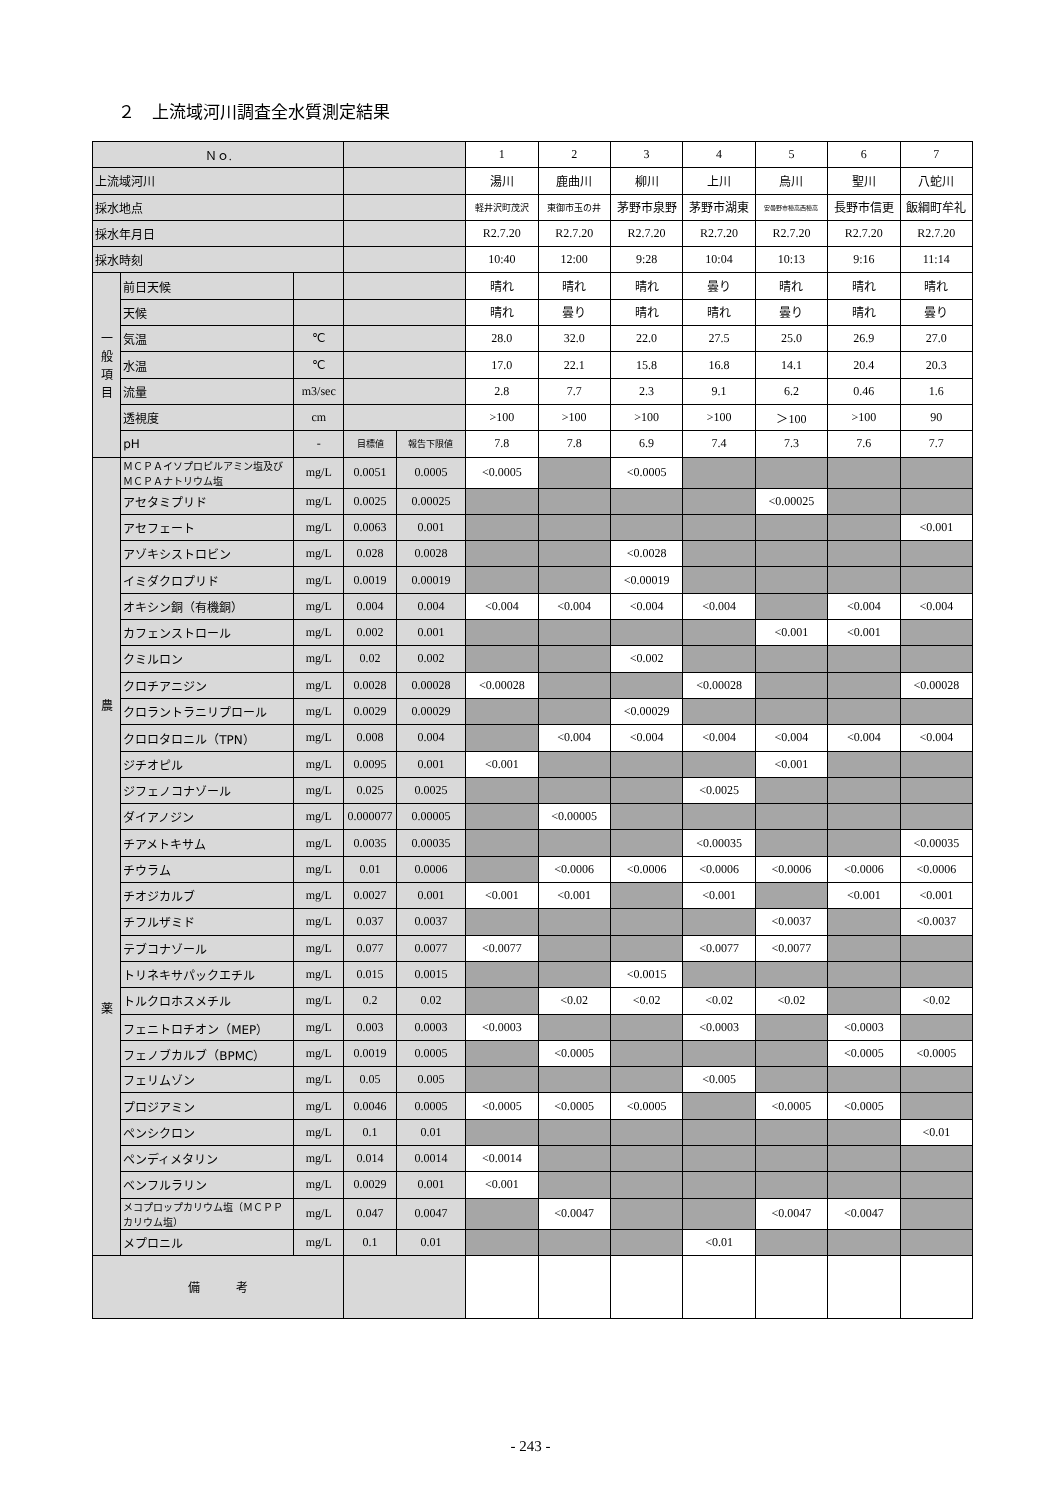２　上流域河川調査全水質測定結果
| Ｎｏ. | | | | | 1 | 2 | 3 | 4 | 5 | 6 | 7 |
| 上流域河川 | | | | | 湯川 | 鹿曲川 | 柳川 | 上川 | 烏川 | 聖川 | 八蛇川 |
| 採水地点 | | | | | 軽井沢町茂沢 | 東御市玉の井 | 茅野市泉野 | 茅野市湖東 | 安曇野市穂高西穂高 | 長野市信更 | 飯綱町牟礼 |
| 採水年月日 | | | | | R2.7.20 | R2.7.20 | R2.7.20 | R2.7.20 | R2.7.20 | R2.7.20 | R2.7.20 |
| 採水時刻 | | | | | 10:40 | 12:00 | 9:28 | 10:04 | 10:13 | 9:16 | 11:14 |
| 一 般 項 目 | 前日天候 | | | | 晴れ | 晴れ | 晴れ | 曇り | 晴れ | 晴れ | 晴れ |
| | 天候 | | | | 晴れ | 曇り | 晴れ | 晴れ | 曇り | 晴れ | 曇り |
| | 気温 | ℃ | | | 28.0 | 32.0 | 22.0 | 27.5 | 25.0 | 26.9 | 27.0 |
| | 水温 | ℃ | | | 17.0 | 22.1 | 15.8 | 16.8 | 14.1 | 20.4 | 20.3 |
| | 流量 | m3/sec | | | 2.8 | 7.7 | 2.3 | 9.1 | 6.2 | 0.46 | 1.6 |
| | 透視度 | cm | | | >100 | >100 | >100 | >100 | ＞100 | >100 | 90 |
| | pH | - | 目標値 | 報告下限値 | 7.8 | 7.8 | 6.9 | 7.4 | 7.3 | 7.6 | 7.7 |
| 農 薬 | ＭＣＰＡイソプロピルアミン塩及びＭＣＰＡナトリウム塩 | mg/L | 0.0051 | 0.0005 | <0.0005 | | <0.0005 | | | | |
| | アセタミプリド | mg/L | 0.0025 | 0.00025 | | | | | <0.00025 | | |
| | アセフェート | mg/L | 0.0063 | 0.001 | | | | | | | <0.001 |
| | アゾキシストロビン | mg/L | 0.028 | 0.0028 | | | <0.0028 | | | | |
| | イミダクロプリド | mg/L | 0.0019 | 0.00019 | | | <0.00019 | | | | |
| | オキシン銅（有機銅） | mg/L | 0.004 | 0.004 | <0.004 | <0.004 | <0.004 | <0.004 | | <0.004 | <0.004 |
| | カフェンストロール | mg/L | 0.002 | 0.001 | | | | | <0.001 | <0.001 | |
| | クミルロン | mg/L | 0.02 | 0.002 | | | <0.002 | | | | |
| | クロチアニジン | mg/L | 0.0028 | 0.00028 | <0.00028 | | | <0.00028 | | | <0.00028 |
| | クロラントラニリプロール | mg/L | 0.0029 | 0.00029 | | | <0.00029 | | | | |
| | クロロタロニル（TPN） | mg/L | 0.008 | 0.004 | | <0.004 | <0.004 | <0.004 | <0.004 | <0.004 | <0.004 |
| | ジチオピル | mg/L | 0.0095 | 0.001 | <0.001 | | | | <0.001 | | |
| | ジフェノコナゾール | mg/L | 0.025 | 0.0025 | | | | <0.0025 | | | |
| | ダイアノジン | mg/L | 0.000077 | 0.00005 | | <0.00005 | | | | | |
| | チアメトキサム | mg/L | 0.0035 | 0.00035 | | | | <0.00035 | | | <0.00035 |
| | チウラム | mg/L | 0.01 | 0.0006 | | <0.0006 | <0.0006 | <0.0006 | <0.0006 | <0.0006 | <0.0006 |
| | チオジカルブ | mg/L | 0.0027 | 0.001 | <0.001 | <0.001 | | <0.001 | | <0.001 | <0.001 |
| | チフルザミド | mg/L | 0.037 | 0.0037 | | | | | <0.0037 | | <0.0037 |
| | テブコナゾール | mg/L | 0.077 | 0.0077 | <0.0077 | | | <0.0077 | <0.0077 | | |
| | トリネキサパックエチル | mg/L | 0.015 | 0.0015 | | | <0.0015 | | | | |
| | トルクロホスメチル | mg/L | 0.2 | 0.02 | | <0.02 | <0.02 | <0.02 | <0.02 | | <0.02 |
| | フェニトロチオン（MEP） | mg/L | 0.003 | 0.0003 | <0.0003 | | | <0.0003 | | <0.0003 | |
| | フェノブカルブ（BPMC） | mg/L | 0.0019 | 0.0005 | | <0.0005 | | | | <0.0005 | <0.0005 |
| | フェリムゾン | mg/L | 0.05 | 0.005 | | | | <0.005 | | | |
| | プロジアミン | mg/L | 0.0046 | 0.0005 | <0.0005 | <0.0005 | <0.0005 | | <0.0005 | <0.0005 | |
| | ペンシクロン | mg/L | 0.1 | 0.01 | | | | | | | <0.01 |
| | ペンディメタリン | mg/L | 0.014 | 0.0014 | <0.0014 | | | | | | |
| | ベンフルラリン | mg/L | 0.0029 | 0.001 | <0.001 | | | | | | |
| | メコプロップカリウム塩（ＭＣＰＰカリウム塩） | mg/L | 0.047 | 0.0047 | | <0.0047 | | | <0.0047 | <0.0047 | |
| | メプロニル | mg/L | 0.1 | 0.01 | | | | <0.01 | | | |
| 備 考 | | | | | | | | | | | |
- 243 -